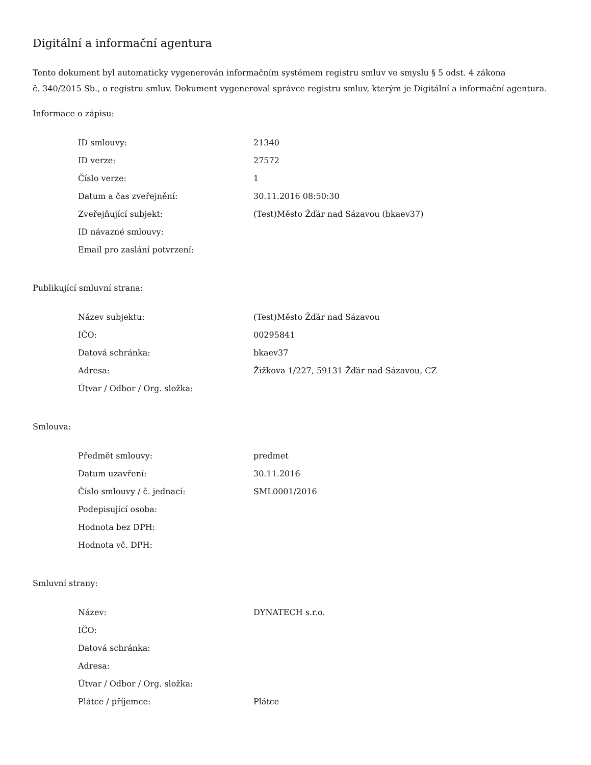Digitální a informační agentura
Tento dokument byl automaticky vygenerován informačním systémem registru smluv ve smyslu § 5 odst. 4 zákona
č. 340/2015 Sb., o registru smluv. Dokument vygeneroval správce registru smluv, kterým je Digitální a informační agentura.
Informace o zápisu:
| ID smlouvy: | 21340 |
| ID verze: | 27572 |
| Číslo verze: | 1 |
| Datum a čas zveřejnění: | 30.11.2016 08:50:30 |
| Zveřejňující subjekt: | (Test)Město Žďár nad Sázavou (bkaev37) |
| ID návazné smlouvy: | |
| Email pro zaslání potvrzení: | |
Publikující smluvní strana:
| Název subjektu: | (Test)Město Žďár nad Sázavou |
| IČO: | 00295841 |
| Datová schránka: | bkaev37 |
| Adresa: | Žižkova 1/227, 59131 Žďár nad Sázavou, CZ |
| Útvar / Odbor / Org. složka: | |
Smlouva:
| Předmět smlouvy: | predmet |
| Datum uzavření: | 30.11.2016 |
| Číslo smlouvy / č. jednací: | SML0001/2016 |
| Podepisující osoba: | |
| Hodnota bez DPH: | |
| Hodnota vč. DPH: | |
Smluvní strany:
| Název: | DYNATECH s.r.o. |
| IČO: | |
| Datová schránka: | |
| Adresa: | |
| Útvar / Odbor / Org. složka: | |
| Plátce / příjemce: | Plátce |